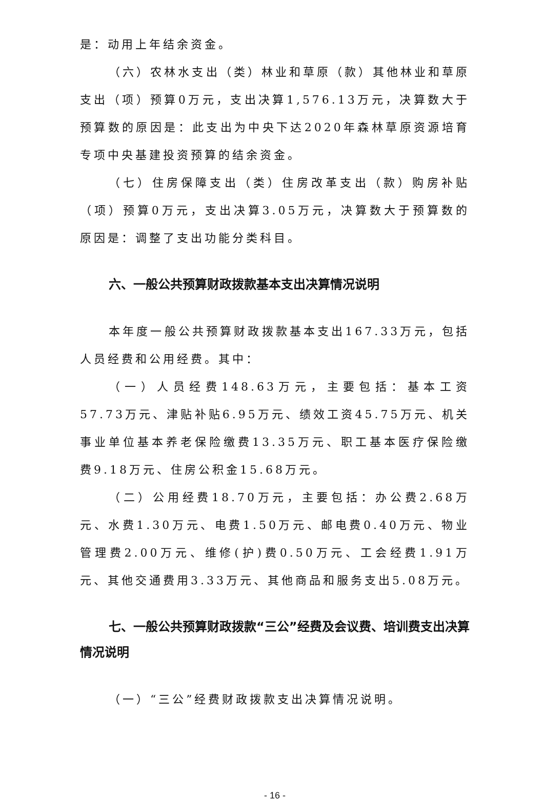是：动用上年结余资金。
（六）农林水支出（类）林业和草原（款）其他林业和草原支出（项）预算0万元，支出决算1,576.13万元，决算数大于预算数的原因是：此支出为中央下达2020年森林草原资源培育专项中央基建投资预算的结余资金。
（七）住房保障支出（类）住房改革支出（款）购房补贴（项）预算0万元，支出决算3.05万元，决算数大于预算数的原因是：调整了支出功能分类科目。
六、一般公共预算财政拨款基本支出决算情况说明
本年度一般公共预算财政拨款基本支出167.33万元，包括人员经费和公用经费。其中：
（一）人员经费148.63万元，主要包括：基本工资57.73万元、津贴补贴6.95万元、绩效工资45.75万元、机关事业单位基本养老保险缴费13.35万元、职工基本医疗保险缴费9.18万元、住房公积金15.68万元。
（二）公用经费18.70万元，主要包括：办公费2.68万元、水费1.30万元、电费1.50万元、邮电费0.40万元、物业管理费2.00万元、维修(护)费0.50万元、工会经费1.91万元、其他交通费用3.33万元、其他商品和服务支出5.08万元。
七、一般公共预算财政拨款“三公”经费及会议费、培训费支出决算情况说明
（一）“三公”经费财政拨款支出决算情况说明。
- 16 -